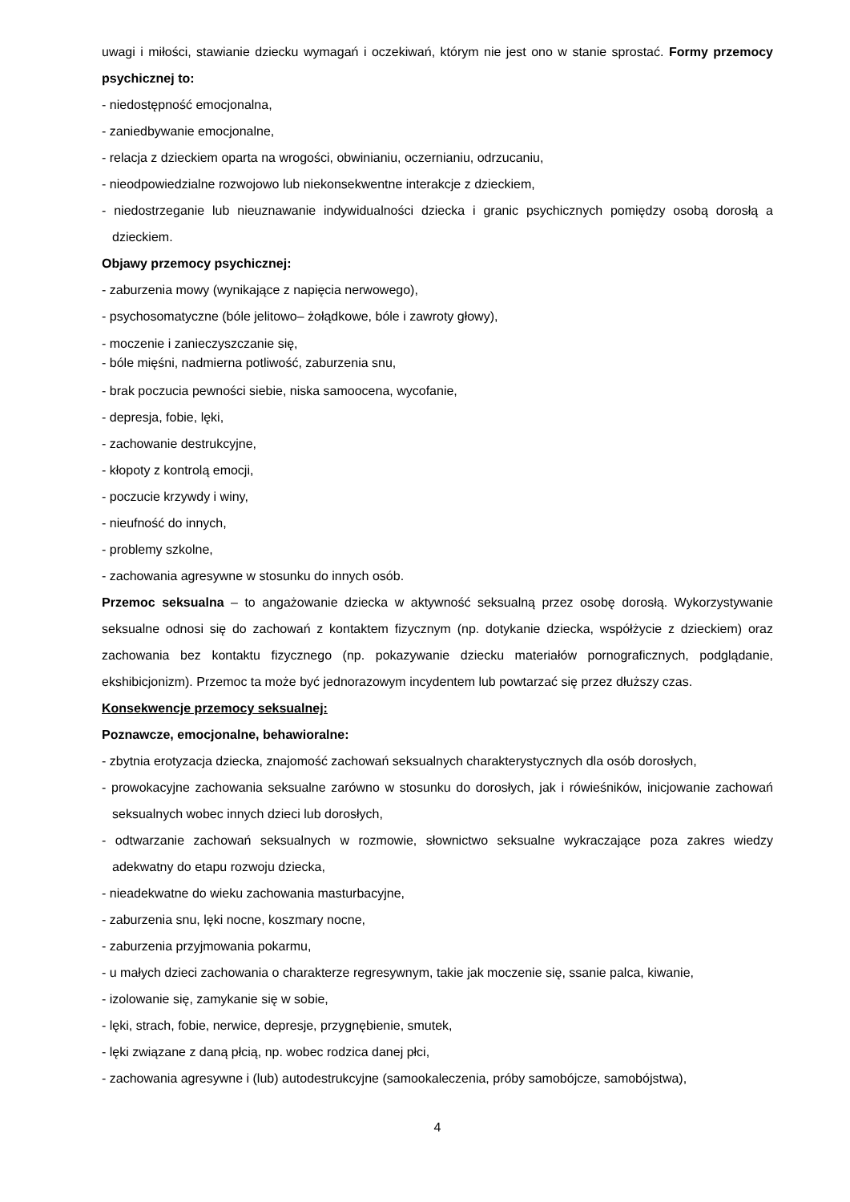uwagi i miłości, stawianie dziecku wymagań i oczekiwań, którym nie jest ono w stanie sprostać. Formy przemocy psychicznej to:
- niedostępność emocjonalna,
- zaniedbywanie emocjonalne,
- relacja z dzieckiem oparta na wrogości, obwinianiu, oczernianiu, odrzucaniu,
- nieodpowiedzialne rozwojowo lub niekonsekwentne interakcje z dzieckiem,
- niedostrzeganie lub nieuznawanie indywidualności dziecka i granic psychicznych pomiędzy osobą dorosłą a dzieckiem.
Objawy przemocy psychicznej:
- zaburzenia mowy (wynikające z napięcia nerwowego),
- psychosomatyczne (bóle jelitowo– żołądkowe, bóle i zawroty głowy),
- moczenie i zanieczyszczanie się,
- bóle mięśni, nadmierna potliwość, zaburzenia snu,
- brak poczucia pewności siebie, niska samoocena, wycofanie,
- depresja, fobie, lęki,
- zachowanie destrukcyjne,
- kłopoty z kontrolą emocji,
- poczucie krzywdy i winy,
- nieufność do innych,
- problemy szkolne,
- zachowania agresywne w stosunku do innych osób.
Przemoc seksualna – to angażowanie dziecka w aktywność seksualną przez osobę dorosłą. Wykorzystywanie seksualne odnosi się do zachowań z kontaktem fizycznym (np. dotykanie dziecka, współżycie z dzieckiem) oraz zachowania bez kontaktu fizycznego (np. pokazywanie dziecku materiałów pornograficznych, podglądanie, ekshibicjonizm). Przemoc ta może być jednorazowym incydentem lub powtarzać się przez dłuższy czas.
Konsekwencje przemocy seksualnej:
Poznawcze, emocjonalne, behawioralne:
- zbytnia erotyzacja dziecka, znajomość zachowań seksualnych charakterystycznych dla osób dorosłych,
- prowokacyjne zachowania seksualne zarówno w stosunku do dorosłych, jak i rówieśników, inicjowanie zachowań seksualnych wobec innych dzieci lub dorosłych,
- odtwarzanie zachowań seksualnych w rozmowie, słownictwo seksualne wykraczające poza zakres wiedzy adekwatny do etapu rozwoju dziecka,
- nieadekwatne do wieku zachowania masturbacyjne,
- zaburzenia snu, lęki nocne, koszmary nocne,
- zaburzenia przyjmowania pokarmu,
- u małych dzieci zachowania o charakterze regresywnym, takie jak moczenie się, ssanie palca, kiwanie,
- izolowanie się, zamykanie się w sobie,
- lęki, strach, fobie, nerwice, depresje, przygnębienie, smutek,
- lęki związane z daną płcią, np. wobec rodzica danej płci,
- zachowania agresywne i (lub) autodestrukcyjne (samookaleczenia, próby samobójcze, samobójstwa),
4